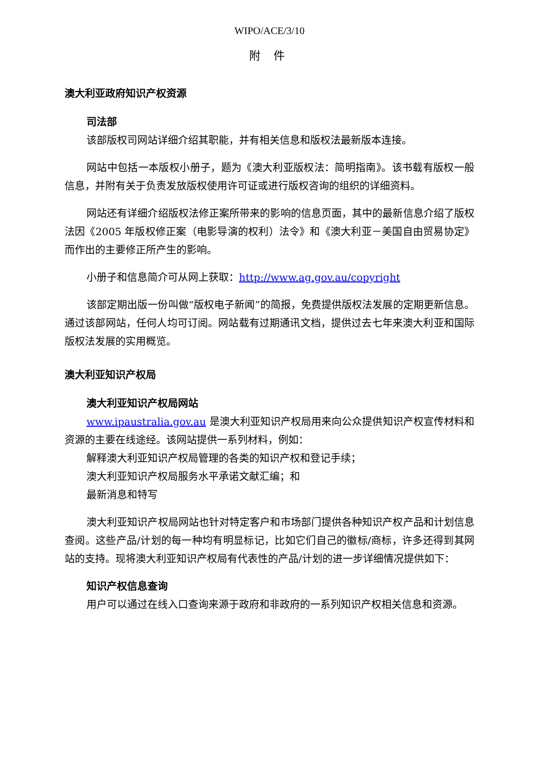WIPO/ACE/3/10
附 件
澳大利亚政府知识产权资源
司法部
该部版权司网站详细介绍其职能，并有相关信息和版权法最新版本连接。
网站中包括一本版权小册子，题为《澳大利亚版权法：简明指南》。该书载有版权一般信息，并附有关于负责发放版权使用许可证或进行版权咨询的组织的详细资料。
网站还有详细介绍版权法修正案所带来的影响的信息页面，其中的最新信息介绍了版权法因《2005 年版权修正案（电影导演的权利）法令》和《澳大利亚－美国自由贸易协定》而作出的主要修正所产生的影响。
小册子和信息简介可从网上获取：http://www.ag.gov.au/copyright
该部定期出版一份叫做“版权电子新闻”的简报，免费提供版权法发展的定期更新信息。通过该部网站，任何人均可订阅。网站载有过期通讯文档，提供过去七年来澳大利亚和国际版权法发展的实用概览。
澳大利亚知识产权局
澳大利亚知识产权局网站
www.ipaustralia.gov.au 是澳大利亚知识产权局用来向公众提供知识产权宣传材料和资源的主要在线途经。该网站提供一系列材料，例如：
解释澳大利亚知识产权局管理的各类的知识产权和登记手续；
澳大利亚知识产权局服务水平承诺文献汇编；和
最新消息和特写
澳大利亚知识产权局网站也针对特定客户和市场部门提供各种知识产权产品和计划信息查阅。这些产品/计划的每一种均有明显标记，比如它们自己的徽标/商标，许多还得到其网站的支持。现将澳大利亚知识产权局有代表性的产品/计划的进一步详细情况提供如下：
知识产权信息查询
用户可以通过在线入口查询来源于政府和非政府的一系列知识产权相关信息和资源。